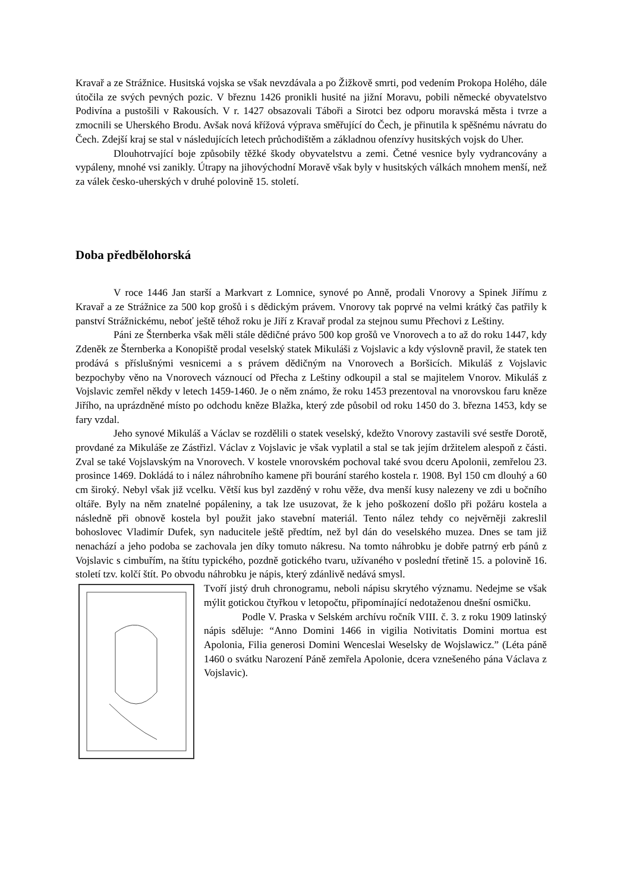Kravař a ze Strážnice. Husitská vojska se však nevzdávala a po Žižkově smrti, pod vedením Prokopa Holého, dále útočila ze svých pevných pozic. V březnu 1426 pronikli husité na jižní Moravu, pobili německé obyvatelstvo Podivína a pustošili v Rakousích. V r. 1427 obsazovali Táboři a Sirotci bez odporu moravská města i tvrze a zmocnili se Uherského Brodu. Avšak nová křížová výprava směřující do Čech, je přinutila k spěšnému návratu do Čech. Zdejší kraj se stal v následujících letech průchodištěm a základnou ofenzívy husitských vojsk do Uher.
Dlouhotrvající boje způsobily těžké škody obyvatelstvu a zemi. Četné vesnice byly vydrancovány a vypáleny, mnohé vsi zanikly. Útrapy na jihovýchodní Moravě však byly v husitských válkách mnohem menší, než za válek česko-uherských v druhé polovině 15. století.
Doba předbělohorská
V roce 1446 Jan starší a Markvart z Lomnice, synové po Anně, prodali Vnorovy a Spinek Jiřímu z Kravař a ze Strážnice za 500 kop grošů i s dědickým právem. Vnorovy tak poprvé na velmi krátký čas patřily k panství Strážnickému, neboť ještě téhož roku je Jiří z Kravař prodal za stejnou sumu Přechovi z Leštiny.
Páni ze Šternberka však měli stále dědičné právo 500 kop grošů ve Vnorovech a to až do roku 1447, kdy Zdeněk ze Šternberka a Konopiště prodal veselský statek Mikuláši z Vojslavic a kdy výslovně pravil, že statek ten prodává s příslušnými vesnicemi a s právem dědičným na Vnorovech a Boršicích. Mikuláš z Vojslavic bezpochyby věno na Vnorovech váznoucí od Přecha z Leštiny odkoupil a stal se majitelem Vnorov. Mikuláš z Vojslavic zemřel někdy v letech 1459-1460. Je o něm známo, že roku 1453 prezentoval na vnorovskou faru kněze Jiřího, na uprázdněné místo po odchodu kněze Blažka, který zde působil od roku 1450 do 3. března 1453, kdy se fary vzdal.
Jeho synové Mikuláš a Václav se rozdělili o statek veselský, kdežto Vnorovy zastavili své sestře Dorotě, provdané za Mikuláše ze Zástřizl. Václav z Vojslavic je však vyplatil a stal se tak jejím držitelem alespoň z části. Zval se také Vojslavským na Vnorovech. V kostele vnorovském pochoval také svou dceru Apolonii, zemřelou 23. prosince 1469. Dokládá to i nález náhrobního kamene při bourání starého kostela r. 1908. Byl 150 cm dlouhý a 60 cm široký. Nebyl však již vcelku. Větší kus byl zazděný v rohu věže, dva menší kusy nalezeny ve zdi u bočního oltáře. Byly na něm znatelné popáleniny, a tak lze usuzovat, že k jeho poškození došlo při požáru kostela a následně při obnově kostela byl použit jako stavební materiál. Tento nález tehdy co nejvěrněji zakreslil bohoslovec Vladimír Dufek, syn naducitele ještě předtím, než byl dán do veselského muzea. Dnes se tam již nenachází a jeho podoba se zachovala jen díky tomuto nákresu. Na tomto náhrobku je dobře patrný erb pánů z Vojslavic s cimbuřím, na štítu typického, pozdně gotického tvaru, užívaného v poslední třetině 15. a polovině 16. století tzv. kolčí štít. Po obvodu náhrobku je nápis, který zdánlivě nedává smysl.
Tvoří jistý druh chronogramu, neboli nápisu skrytého významu. Nedejme se však mýlit gotickou čtyřkou v letopočtu, připomínající nedotaženou dnešní osmičku.
Podle V. Praska v Selském archívu ročník VIII. č. 3. z roku 1909 latinský nápis sděluje: “Anno Domini 1466 in vigilia Notivitatis Domini mortua est Apolonia, Filia generosi Domini Wenceslai Weselsky de Wojslawicz.” (Léta páně 1460 o svátku Narození Páně zemřela Apolonie, dcera vznešeného pána Václava z Vojslavic).